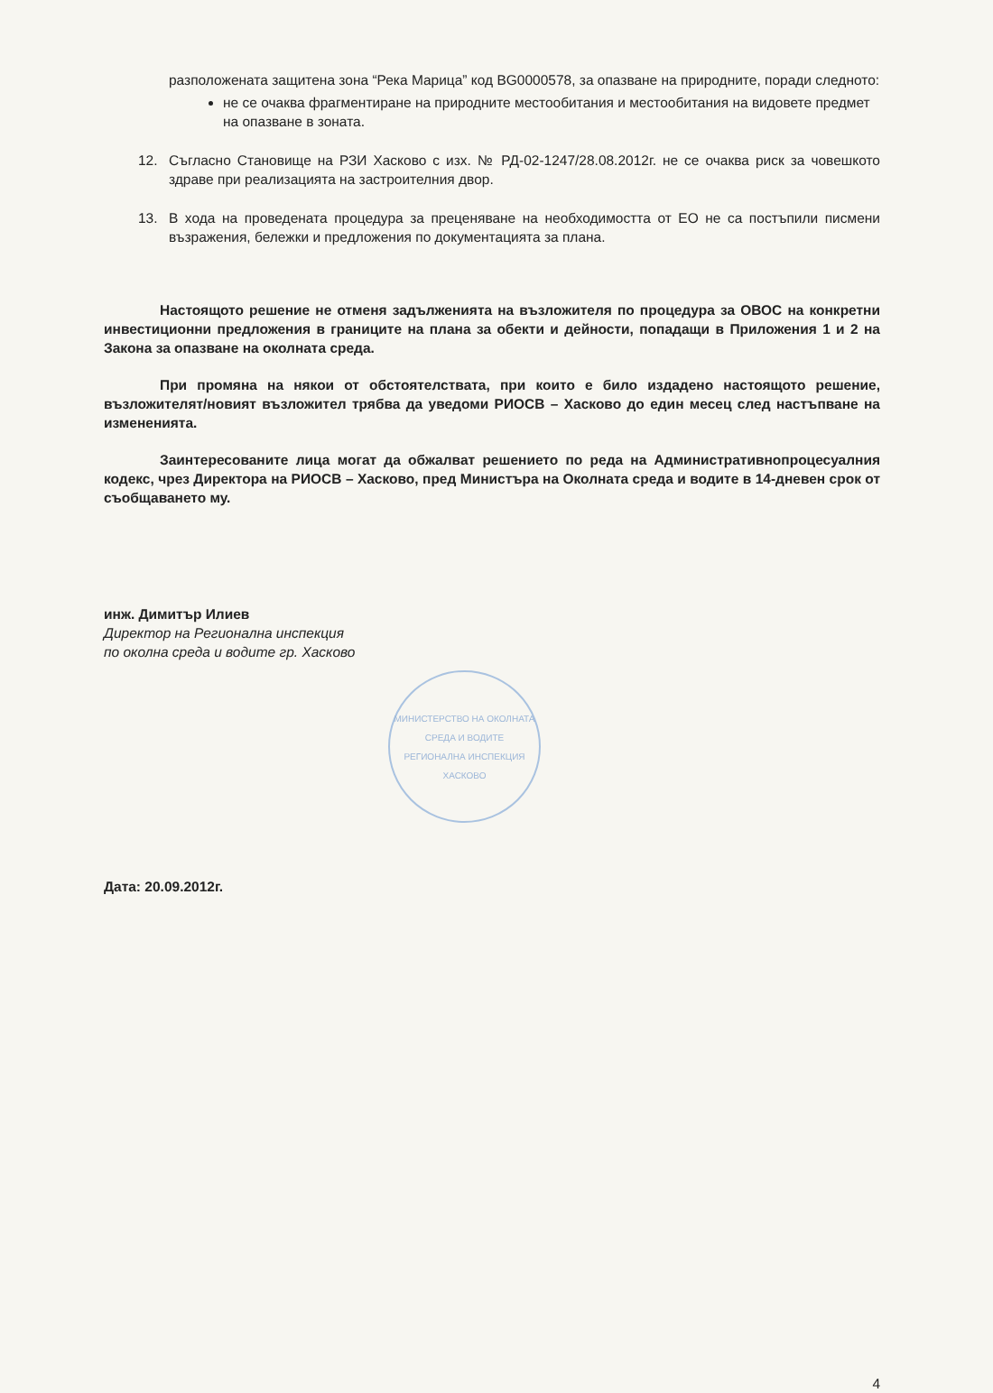разположената защитена зона “Река Марица” код BG0000578, за опазване на природните, поради следното:
не се очаква фрагментиране на природните местообитания и местообитания на видовете предмет на опазване в зоната.
12. Съгласно Становище на РЗИ Хасково с изх. № РД-02-1247/28.08.2012г. не се очаква риск за човешкото здраве при реализацията на застроителния двор.
13. В хода на проведената процедура за преценяване на необходимостта от ЕО не са постъпили писмени възражения, бележки и предложения по документацията за плана.
Настоящото решение не отменя задълженията на възложителя по процедура за ОВОС на конкретни инвестиционни предложения в границите на плана за обекти и дейности, попадащи в Приложения 1 и 2 на Закона за опазване на околната среда.
При промяна на някои от обстоятелствата, при които е било издадено настоящото решение, възложителят/новият възложител трябва да уведоми РИОСВ – Хасково до един месец след настъпване на измененията.
Заинтересованите лица могат да обжалват решението по реда на Административнопроцесуалния кодекс, чрез Директора на РИОСВ – Хасково, пред Министъра на Околната среда и водите в 14-дневен срок от съобщаването му.
инж. Димитър Илиев
Директор на Регионална инспекция
по околна среда и водите гр. Хасково
МИНИСТЕРСТВО НА ОКОЛНАТА СРЕДА И ВОДИТЕ
РЕГИОНАЛНА ИНСПЕКЦИЯ ХАСКОВО
Дата: 20.09.2012г.
4